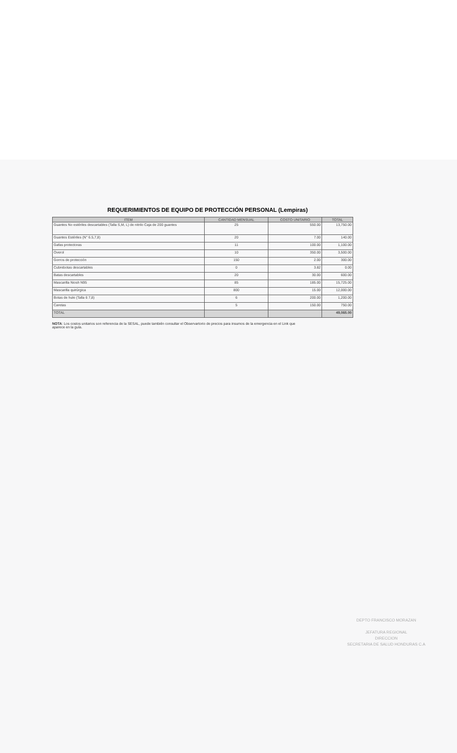REQUERIMIENTOS DE EQUIPO DE PROTECCIÓN PERSONAL (Lempiras)
| ITEM | CANTIDAD MENSUAL | COSTO UNITARIO | TOTAL |
| --- | --- | --- | --- |
| Guantes No estériles descartables (Talla S,M, L) de nitrilo Caja de 200 guantes | 25 | 550.00 | 13,750.00 |
| Guantes Estériles (N° 6.5,7,8) | 20 | 7.00 | 140.00 |
| Gafas protectoras | 11 | 100.00 | 1,100.00 |
| Overol | 10 | 350.00 | 3,500.00 |
| Gorros de protección | 150 | 2.00 | 300.00 |
| Cubrebotas descartables | 0 | 3.82 | 0.00 |
| Batas descartables | 20 | 30.00 | 600.00 |
| Mascarilla Niosh N95 | 85 | 185.00 | 15,725.00 |
| Mascarilla quirúrgica | 800 | 15.00 | 12,000.00 |
| Botas de hule (Talla 6 7,8) | 6 | 200.00 | 1,200.00 |
| Caretas | 5 | 150.00 | 750.00 |
| TOTAL | | | 49,065.00 |
NOTA: Los costos unitarios son referencia de la SESAL, puede también consultar el Observartorio de precios para insumos de la emergencia en el Link que aparece en la guía.
DEPTO FRANCISCO MORAZAN
JEFATURA REGIONAL
DIRECCION
SECRETARIA DE SALUD HONDURAS C.A